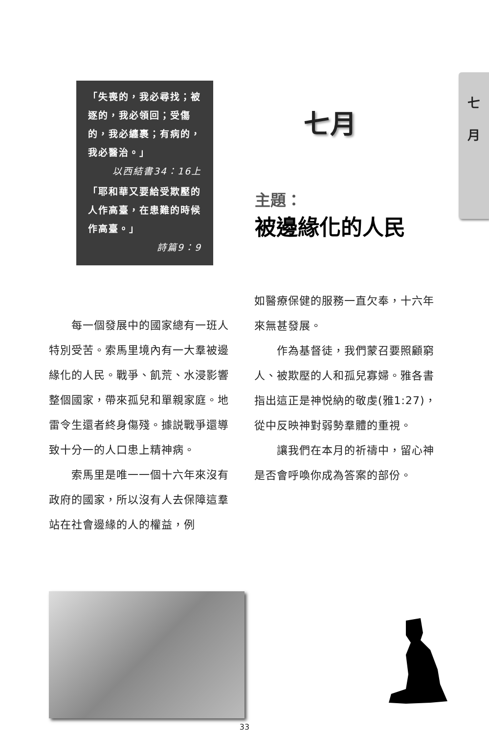七
月
「失喪的，我必尋找；被逐的，我必領回；受傷的，我必纏裹；有病的，我必醫治。」
以西結書34：16上
「耶和華又要給受欺壓的人作高臺，在患難的時候作高臺。」
詩篇9：9
七月
主題：
被邊緣化的人民
　　每一個發展中的國家總有一班人特別受苦。索馬里境內有一大羣被邊緣化的人民。戰爭、飢荒、水浸影響整個國家，帶來孤兒和單親家庭。地雷令生還者終身傷殘。據説戰爭還導致十分一的人口患上精神病。
　　索馬里是唯一一個十六年來沒有政府的國家，所以沒有人去保障這羣站在社會邊緣的人的權益，例
如醫療保健的服務一直欠奉，十六年來無甚發展。
　　作為基督徒，我們蒙召要照顧窮人、被欺壓的人和孤兒寡婦。雅各書指出這正是神悦納的敬虔(雅1:27)，從中反映神對弱勢羣體的重視。
　　讓我們在本月的祈禱中，留心神是否會呼喚你成為答案的部份。
33